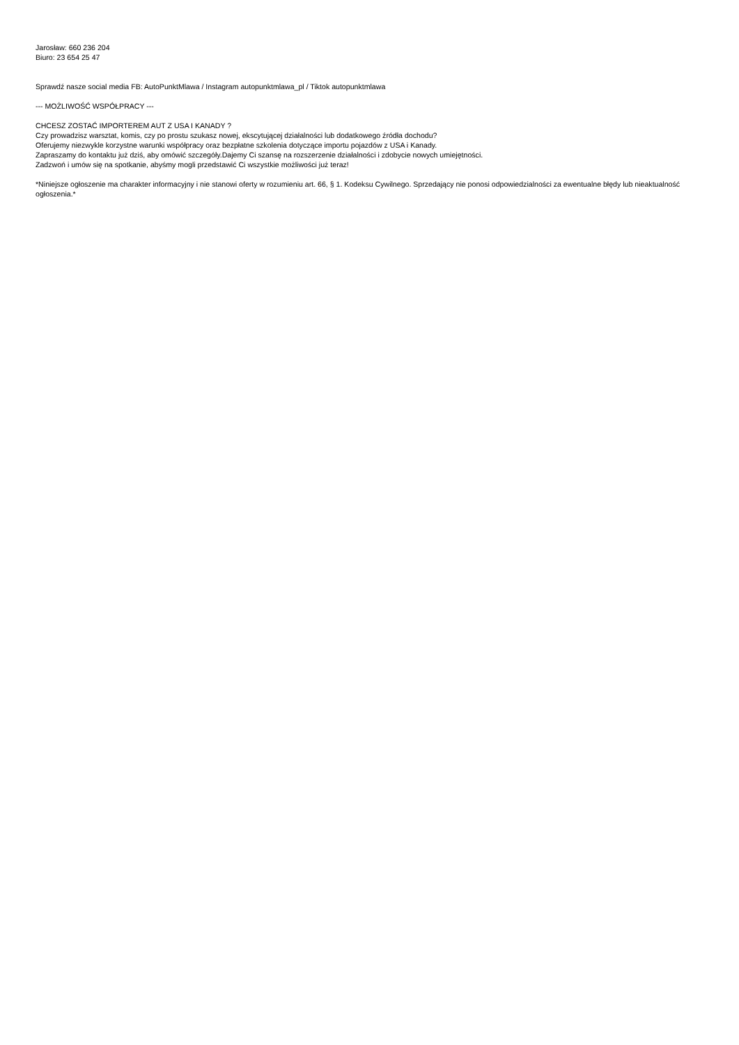Jarosław: 660 236 204
Biuro: 23 654 25 47
Sprawdź nasze social media FB: AutoPunktMlawa / Instagram autopunktmlawa_pl / Tiktok autopunktmlawa
--- MOŻLIWOŚĆ WSPÓŁPRACY ---
CHCESZ ZOSTAĆ IMPORTEREM AUT Z USA I KANADY ?
Czy prowadzisz warsztat, komis, czy po prostu szukasz nowej, ekscytującej działalności lub dodatkowego źródła dochodu?
Oferujemy niezwykle korzystne warunki współpracy oraz bezpłatne szkolenia dotyczące importu pojazdów z USA i Kanady.
Zapraszamy do kontaktu już dziś, aby omówić szczegóły.Dajemy Ci szansę na rozszerzenie działalności i zdobycie nowych umiejętności.
Zadzwoń i umów się na spotkanie, abyśmy mogli przedstawić Ci wszystkie możliwości już teraz!
*Niniejsze ogłoszenie ma charakter informacyjny i nie stanowi oferty w rozumieniu art. 66, § 1. Kodeksu Cywilnego. Sprzedający nie ponosi odpowiedzialności za ewentualne błędy lub nieaktualność ogłoszenia.*